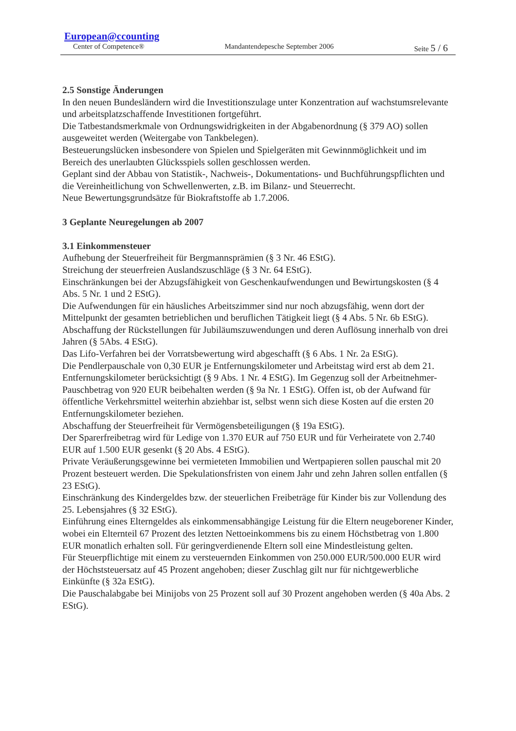European@ccounting
Center of Competence® Mandantendepesche September 2006 Seite 5 / 6
2.5 Sonstige Änderungen
In den neuen Bundesländern wird die Investitionszulage unter Konzentration auf wachstumsrelevante und arbeitsplatzschaffende Investitionen fortgeführt.
Die Tatbestandsmerkmale von Ordnungswidrigkeiten in der Abgabenordnung (§ 379 AO) sollen ausgeweitet werden (Weitergabe von Tankbelegen).
Besteuerungslücken insbesondere von Spielen und Spielgeräten mit Gewinnmöglichkeit und im Bereich des unerlaubten Glücksspiels sollen geschlossen werden.
Geplant sind der Abbau von Statistik-, Nachweis-, Dokumentations- und Buchführungspflichten und die Vereinheitlichung von Schwellenwerten, z.B. im Bilanz- und Steuerrecht.
Neue Bewertungsgrundsätze für Biokraftstoffe ab 1.7.2006.
3 Geplante Neuregelungen ab 2007
3.1 Einkommensteuer
Aufhebung der Steuerfreiheit für Bergmannsprämien (§ 3 Nr. 46 EStG).
Streichung der steuerfreien Auslandszuschläge (§ 3 Nr. 64 EStG).
Einschränkungen bei der Abzugsfähigkeit von Geschenkaufwendungen und Bewirtungskosten (§ 4 Abs. 5 Nr. 1 und 2 EStG).
Die Aufwendungen für ein häusliches Arbeitszimmer sind nur noch abzugsfähig, wenn dort der Mittelpunkt der gesamten betrieblichen und beruflichen Tätigkeit liegt (§ 4 Abs. 5 Nr. 6b EStG).
Abschaffung der Rückstellungen für Jubiläumszuwendungen und deren Auflösung innerhalb von drei Jahren (§ 5Abs. 4 EStG).
Das Lifo-Verfahren bei der Vorratsbewertung wird abgeschafft (§ 6 Abs. 1 Nr. 2a EStG).
Die Pendlerpauschale von 0,30 EUR je Entfernungskilometer und Arbeitstag wird erst ab dem 21. Entfernungskilometer berücksichtigt (§ 9 Abs. 1 Nr. 4 EStG). Im Gegenzug soll der Arbeitnehmer-Pauschbetrag von 920 EUR beibehalten werden (§ 9a Nr. 1 EStG). Offen ist, ob der Aufwand für öffentliche Verkehrsmittel weiterhin abziehbar ist, selbst wenn sich diese Kosten auf die ersten 20 Entfernungskilometer beziehen.
Abschaffung der Steuerfreiheit für Vermögensbeteiligungen (§ 19a EStG).
Der Sparerfreibetrag wird für Ledige von 1.370 EUR auf 750 EUR und für Verheiratete von 2.740 EUR auf 1.500 EUR gesenkt (§ 20 Abs. 4 EStG).
Private Veräußerungsgewinne bei vermieteten Immobilien und Wertpapieren sollen pauschal mit 20 Prozent besteuert werden. Die Spekulationsfristen von einem Jahr und zehn Jahren sollen entfallen (§ 23 EStG).
Einschränkung des Kindergeldes bzw. der steuerlichen Freibeträge für Kinder bis zur Vollendung des 25. Lebensjahres (§ 32 EStG).
Einführung eines Elterngeldes als einkommensabhängige Leistung für die Eltern neugeborener Kinder, wobei ein Elternteil 67 Prozent des letzten Nettoeinkommens bis zu einem Höchstbetrag von 1.800 EUR monatlich erhalten soll. Für geringverdienende Eltern soll eine Mindestleistung gelten.
Für Steuerpflichtige mit einem zu versteuernden Einkommen von 250.000 EUR/500.000 EUR wird der Höchststeuersatz auf 45 Prozent angehoben; dieser Zuschlag gilt nur für nichtgewerbliche Einkünfte (§ 32a EStG).
Die Pauschalabgabe bei Minijobs von 25 Prozent soll auf 30 Prozent angehoben werden (§ 40a Abs. 2 EStG).